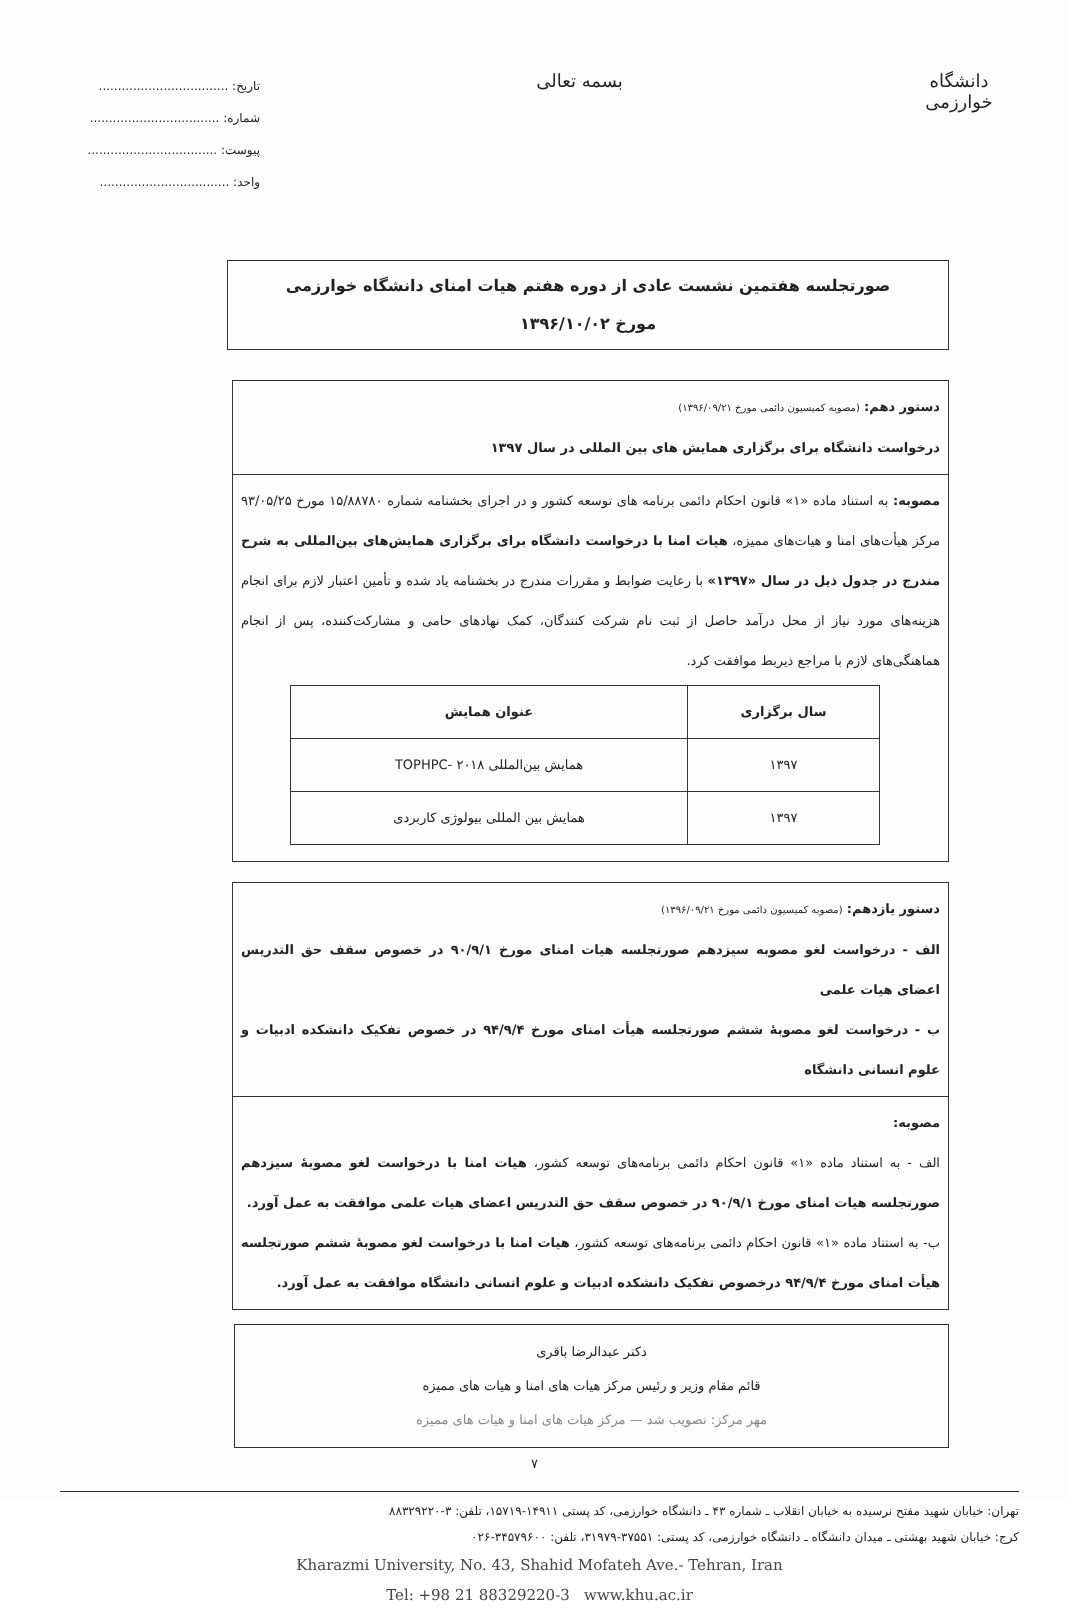دانشگاه خوارزمی
بسمه تعالی
تاریخ: ..................................
شماره: ..................................
پیوست: ..................................
واحد: ..................................
صورتجلسه هفتمین نشست عادی از دوره هفتم هیات امنای دانشگاه خوارزمی
مورخ ۱۳۹۶/۱۰/۰۲
دستور دهم: (مصوبه کمیسیون دائمی مورخ ۱۳۹۶/۰۹/۲۱)
درخواست دانشگاه برای برگزاری همایش های بین المللی در سال ۱۳۹۷
مصوبه: به استناد ماده «۱» قانون احکام دائمی برنامه های توسعه کشور و در اجرای بخشنامه شماره ۱۵/۸۸۷۸۰ مورخ ۹۳/۰۵/۲۵ مرکز هیأت‌های امنا و هیات‌های ممیزه، هیات امنا با درخواست دانشگاه برای برگزاری همایش‌های بین‌المللی به شرح مندرج در جدول ذیل در سال «۱۳۹۷» با رعایت ضوابط و مقررات مندرج در بخشنامه یاد شده و تأمین اعتبار لازم برای انجام هزینه‌های مورد نیاز از محل درآمد حاصل از ثبت نام شرکت کنندگان، کمک نهادهای حامی و مشارکت‌کننده، پس از انجام هماهنگی‌های لازم با مراجع ذیربط موافقت کرد.
| سال برگزاری | عنوان همایش |
| --- | --- |
| ۱۳۹۷ | همایش بین‌المللی TOPHPC- ۲۰۱۸ |
| ۱۳۹۷ | همایش بین المللی بیولوژی کاربردی |
دستور یازدهم: (مصوبه کمیسیون دائمی مورخ ۱۳۹۶/۰۹/۲۱)
الف - درخواست لغو مصوبه سیزدهم صورتجلسه هیات امنای مورخ ۹۰/۹/۱ در خصوص سقف حق التدریس اعضای هیات علمی
ب - درخواست لغو مصوبهٔ ششم صورتجلسه هیأت امنای مورخ ۹۴/۹/۴ در خصوص تفکیک دانشکده ادبیات و علوم انسانی دانشگاه
مصوبه:
الف - به استناد ماده «۱» قانون احکام دائمی برنامه‌های توسعه کشور، هیات امنا با درخواست لغو مصوبهٔ سیزدهم صورتجلسه هیات امنای مورخ ۹۰/۹/۱ در خصوص سقف حق التدریس اعضای هیات علمی موافقت به عمل آورد.
ب- به استناد ماده «۱» قانون احکام دائمی برنامه‌های توسعه کشور، هیات امنا با درخواست لغو مصوبهٔ ششم صورتجلسه هیأت امنای مورخ ۹۴/۹/۴ درخصوص تفکیک دانشکده ادبیات و علوم انسانی دانشگاه موافقت به عمل آورد.
دکتر عبدالرضا باقری
قائم مقام وزیر و رئیس مرکز هیات های امنا و هیات های ممیزه
مهر مرکز: تصویب شد — مرکز هیات های امنا و هیات های ممیزه
۷
تهران: خیابان شهید مفتح نرسیده به خیابان انقلاب ـ شماره ۴۳ ـ دانشگاه خوارزمی، کد پستی ۱۴۹۱۱-۱۵۷۱۹، تلفن: ۳-۸۸۳۲۹۲۲۰
کرج: خیابان شهید بهشتی ـ میدان دانشگاه ـ دانشگاه خوارزمی، کد پستی: ۳۷۵۵۱-۳۱۹۷۹، تلفن: ۳۴۵۷۹۶۰۰-۰۲۶
Kharazmi University, No. 43, Shahid Mofateh Ave.- Tehran, Iran
Tel: +98 21 88329220-3 www.khu.ac.ir